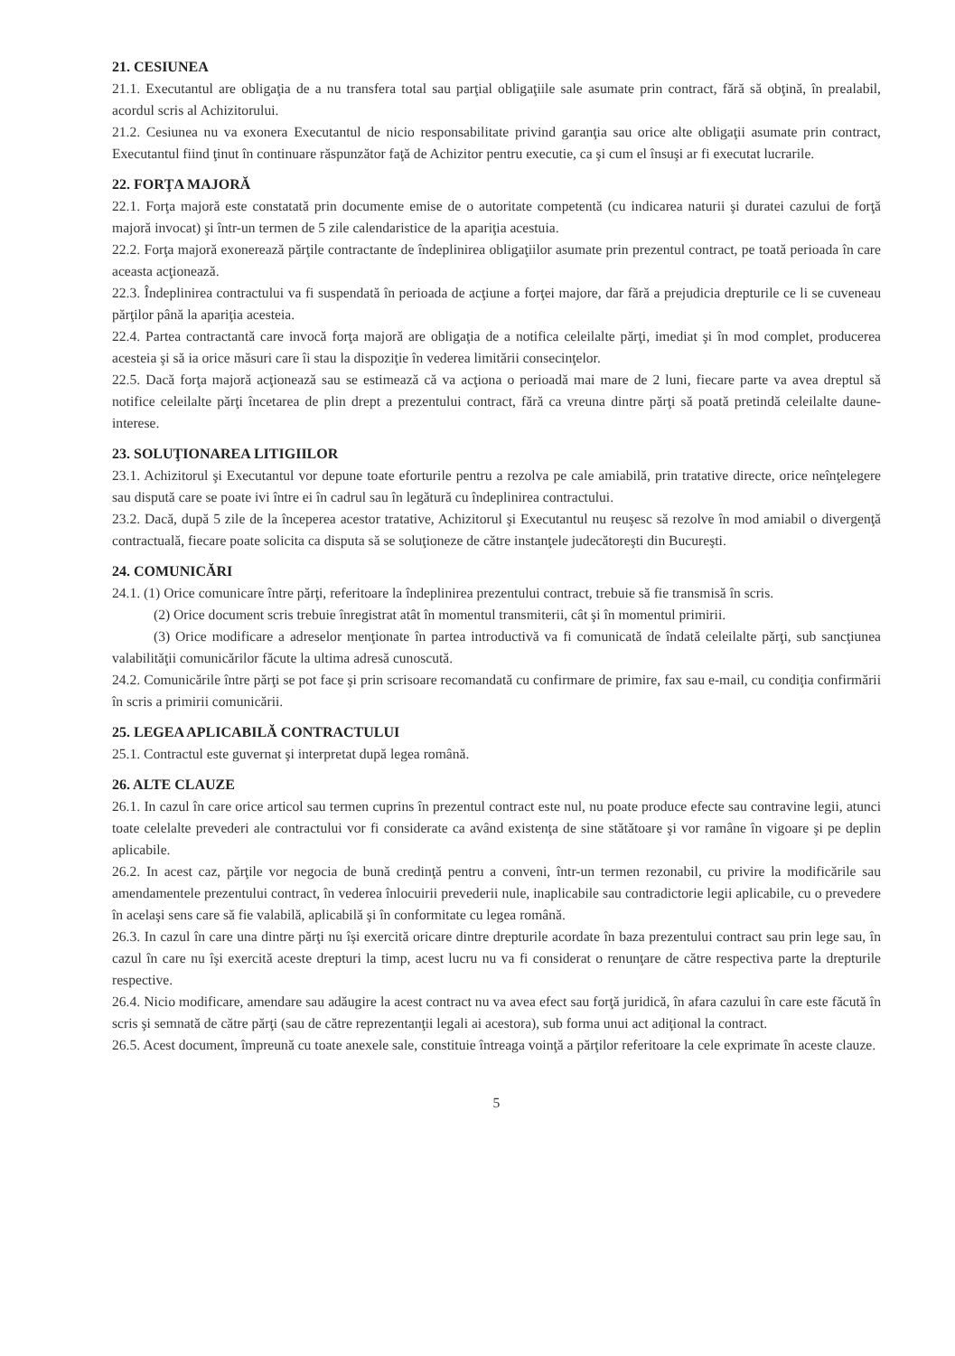21. CESIUNEA
21.1. Executantul are obligaţia de a nu transfera total sau parţial obligaţiile sale asumate prin contract, fără să obţină, în prealabil, acordul scris al Achizitorului.
21.2. Cesiunea nu va exonera Executantul de nicio responsabilitate privind garanţia sau orice alte obligaţii asumate prin contract, Executantul fiind ţinut în continuare răspunzător faţă de Achizitor pentru executie, ca şi cum el însuşi ar fi executat lucrarile.
22. FORŢA MAJORĂ
22.1. Forţa majoră este constatată prin documente emise de o autoritate competentă (cu indicarea naturii şi duratei cazului de forţă majoră invocat) şi într-un termen de 5 zile calendaristice de la apariţia acestuia.
22.2. Forţa majoră exonerează părţile contractante de îndeplinirea obligaţiilor asumate prin prezentul contract, pe toată perioada în care aceasta acţionează.
22.3. Îndeplinirea contractului va fi suspendată în perioada de acţiune a forţei majore, dar fără a prejudicia drepturile ce li se cuveneau părţilor până la apariţia acesteia.
22.4. Partea contractantă care invocă forţa majoră are obligaţia de a notifica celeilalte părţi, imediat şi în mod complet, producerea acesteia şi să ia orice măsuri care îi stau la dispoziţie în vederea limitării consecinţelor.
22.5. Dacă forţa majoră acţionează sau se estimează că va acţiona o perioadă mai mare de 2 luni, fiecare parte va avea dreptul să notifice celeilalte părţi încetarea de plin drept a prezentului contract, fără ca vreuna dintre părţi să poată pretindă celeilalte daune-interese.
23. SOLUŢIONAREA LITIGIILOR
23.1. Achizitorul şi Executantul vor depune toate eforturile pentru a rezolva pe cale amiabilă, prin tratative directe, orice neînţelegere sau dispută care se poate ivi între ei în cadrul sau în legătură cu îndeplinirea contractului.
23.2. Dacă, după 5 zile de la începerea acestor tratative, Achizitorul şi Executantul nu reuşesc să rezolve în mod amiabil o divergenţă contractuală, fiecare poate solicita ca disputa să se soluţioneze de către instanţele judecătoreşti din Bucureşti.
24. COMUNICĂRI
24.1. (1) Orice comunicare între părţi, referitoare la îndeplinirea prezentului contract, trebuie să fie transmisă în scris.
(2) Orice document scris trebuie înregistrat atât în momentul transmiterii, cât şi în momentul primirii.
(3) Orice modificare a adreselor menţionate în partea introductivă va fi comunicată de îndată celeilalte părţi, sub sancţiunea valabilităţii comunicărilor făcute la ultima adresă cunoscută.
24.2. Comunicările între părţi se pot face şi prin scrisoare recomandată cu confirmare de primire, fax sau e-mail, cu condiţia confirmării în scris a primirii comunicării.
25. LEGEA APLICABILĂ CONTRACTULUI
25.1. Contractul este guvernat şi interpretat după legea română.
26. ALTE CLAUZE
26.1. In cazul în care orice articol sau termen cuprins în prezentul contract este nul, nu poate produce efecte sau contravine legii, atunci toate celelalte prevederi ale contractului vor fi considerate ca având existenţa de sine stătătoare şi vor ramâne în vigoare şi pe deplin aplicabile.
26.2. In acest caz, părţile vor negocia de bună credinţă pentru a conveni, într-un termen rezonabil, cu privire la modificările sau amendamentele prezentului contract, în vederea înlocuirii prevederii nule, inaplicabile sau contradictorie legii aplicabile, cu o prevedere în acelaşi sens care să fie valabilă, aplicabilă şi în conformitate cu legea română.
26.3. In cazul în care una dintre părţi nu îşi exercită oricare dintre drepturile acordate în baza prezentului contract sau prin lege sau, în cazul în care nu îşi exercită aceste drepturi la timp, acest lucru nu va fi considerat o renunţare de către respectiva parte la drepturile respective.
26.4. Nicio modificare, amendare sau adăugire la acest contract nu va avea efect sau forţă juridică, în afara cazului în care este făcută în scris şi semnată de către părţi (sau de către reprezentanţii legali ai acestora), sub forma unui act adiţional la contract.
26.5. Acest document, împreună cu toate anexele sale, constituie întreaga voinţă a părţilor referitoare la cele exprimate în aceste clauze.
5